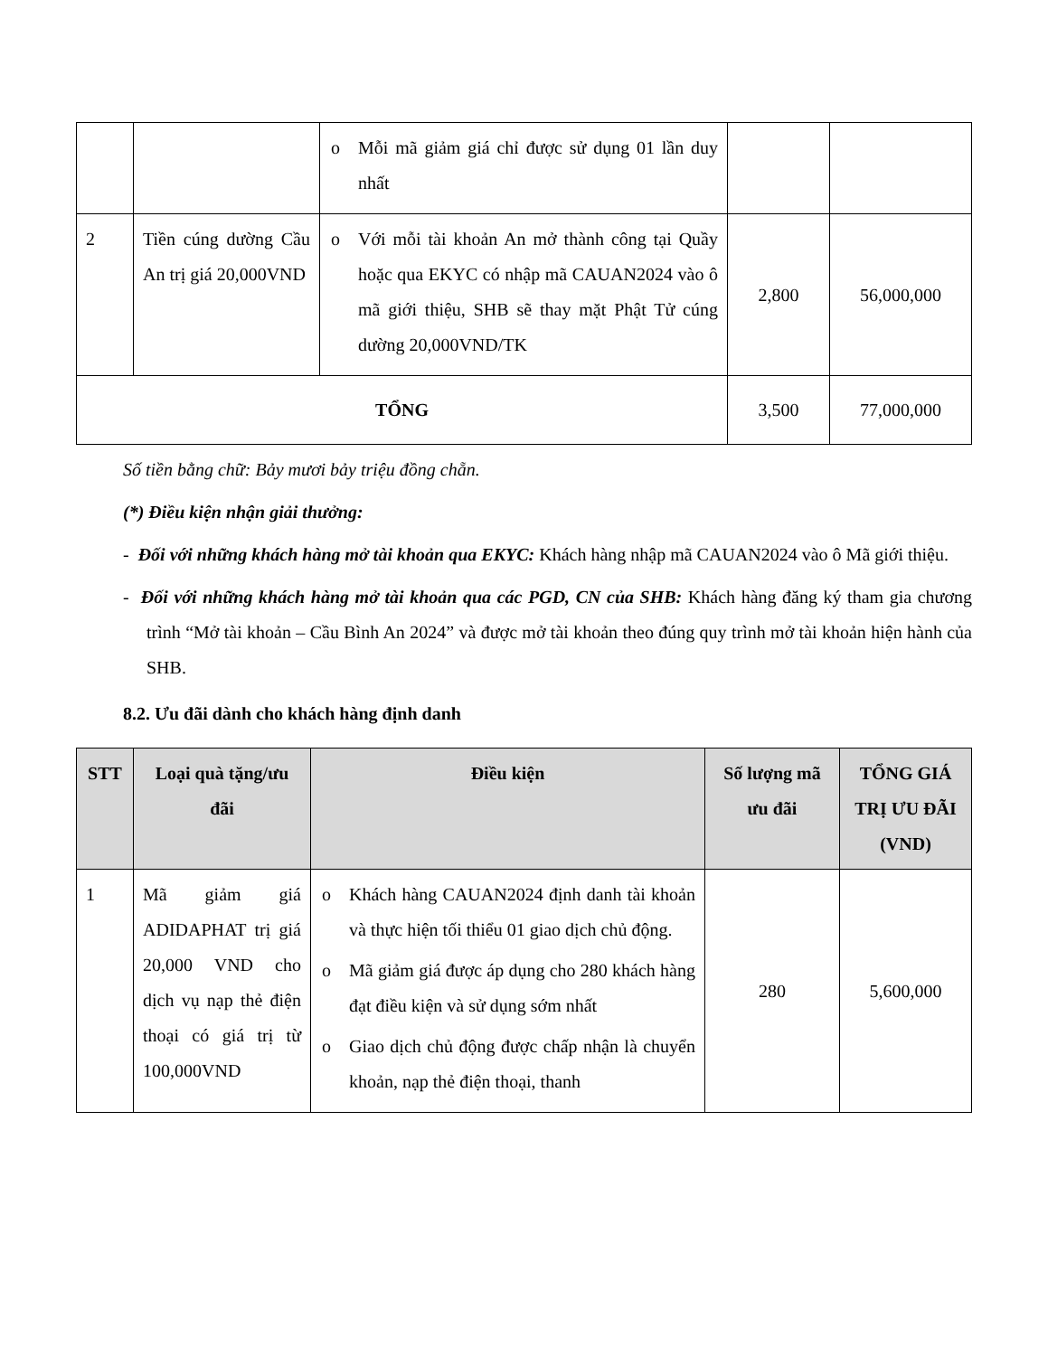| | | o Mỗi mã giảm giá chỉ được sử dụng 01 lần duy nhất | | |
| 2 | Tiền cúng dường Cầu An trị giá 20,000VND | o Với mỗi tài khoản An mở thành công tại Quầy hoặc qua EKYC có nhập mã CAUAN2024 vào ô mã giới thiệu, SHB sẽ thay mặt Phật Tử cúng dường 20,000VND/TK | 2,800 | 56,000,000 |
| TỔNG | | | 3,500 | 77,000,000 |
Số tiền bằng chữ: Bảy mươi bảy triệu đồng chẵn.
(*) Điều kiện nhận giải thưởng:
- Đối với những khách hàng mở tài khoản qua EKYC: Khách hàng nhập mã CAUAN2024 vào ô Mã giới thiệu.
- Đối với những khách hàng mở tài khoản qua các PGD, CN của SHB: Khách hàng đăng ký tham gia chương trình “Mở tài khoản – Cầu Bình An 2024” và được mở tài khoản theo đúng quy trình mở tài khoản hiện hành của SHB.
8.2. Ưu đãi dành cho khách hàng định danh
| STT | Loại quà tặng/ưu đãi | Điều kiện | Số lượng mã ưu đãi | TỔNG GIÁ TRỊ ƯU ĐÃI (VND) |
| --- | --- | --- | --- | --- |
| 1 | Mã giảm giá ADIDAPHAT trị giá 20,000 VND cho dịch vụ nạp thẻ điện thoại có giá trị từ 100,000VND | o Khách hàng CAUAN2024 định danh tài khoản và thực hiện tối thiểu 01 giao dịch chủ động. o Mã giảm giá được áp dụng cho 280 khách hàng đạt điều kiện và sử dụng sớm nhất o Giao dịch chủ động được chấp nhận là chuyển khoản, nạp thẻ điện thoại, thanh | 280 | 5,600,000 |